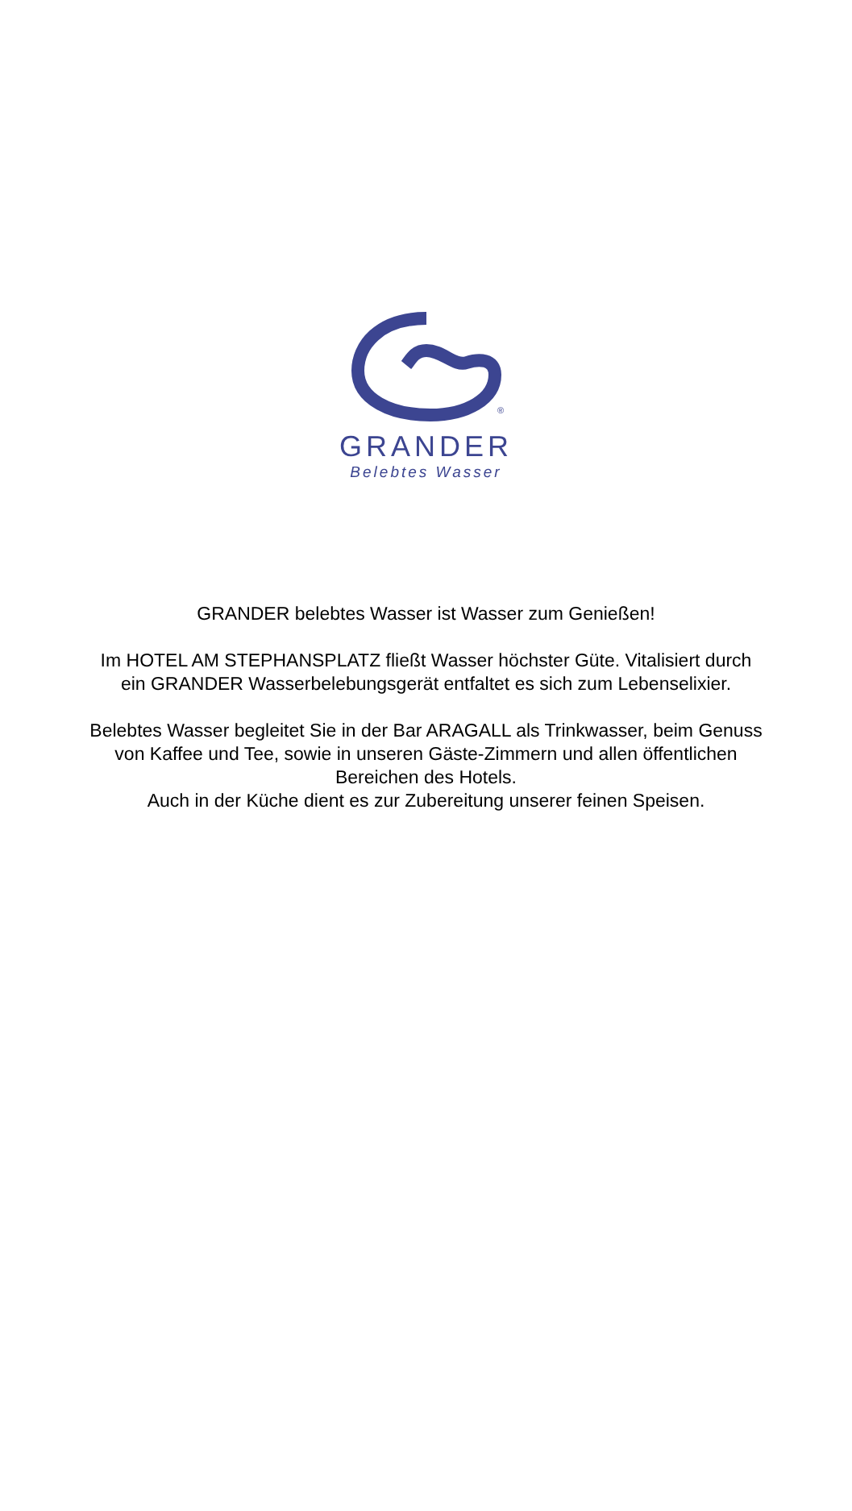®
GRANDER
Belebtes Wasser
GRANDER belebtes Wasser ist Wasser zum Genießen!
Im HOTEL AM STEPHANSPLATZ fließt Wasser höchster Güte. Vitalisiert durch ein GRANDER Wasserbelebungsgerät entfaltet es sich zum Lebenselixier.
Belebtes Wasser begleitet Sie in der Bar ARAGALL als Trinkwasser, beim Genuss von Kaffee und Tee, sowie in unseren Gäste-Zimmern und allen öffentlichen Bereichen des Hotels.
Auch in der Küche dient es zur Zubereitung unserer feinen Speisen.